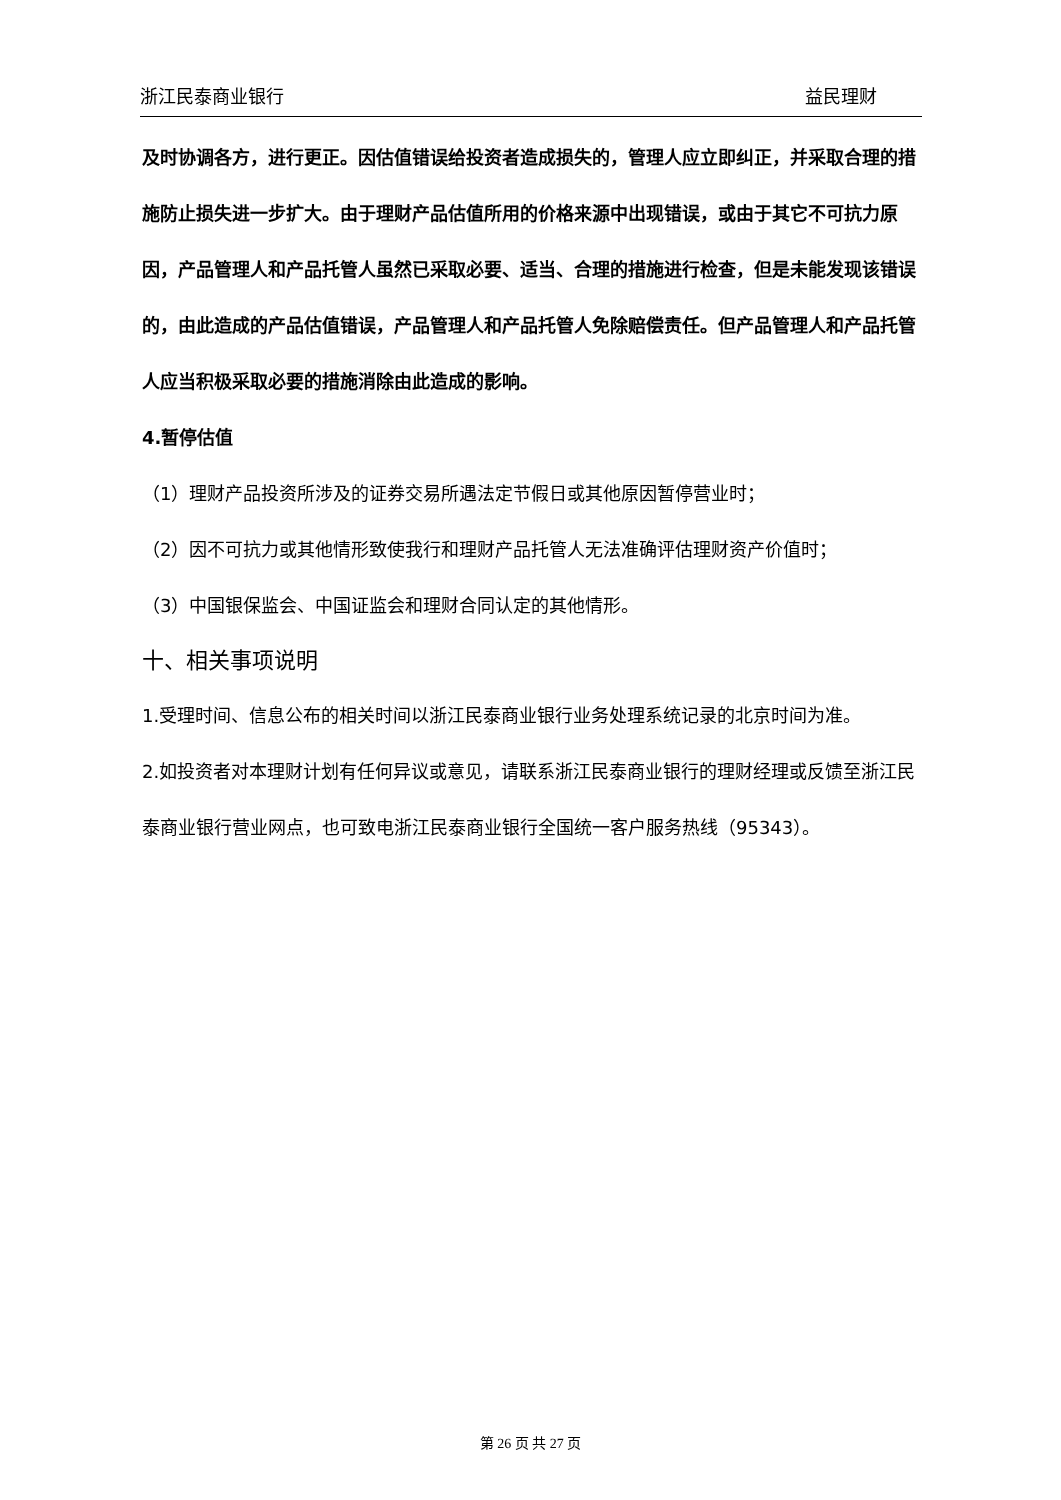浙江民泰商业银行 益民理财
及时协调各方，进行更正。因估值错误给投资者造成损失的，管理人应立即纠正，并采取合理的措施防止损失进一步扩大。由于理财产品估值所用的价格来源中出现错误，或由于其它不可抗力原因，产品管理人和产品托管人虽然已采取必要、适当、合理的措施进行检查，但是未能发现该错误的，由此造成的产品估值错误，产品管理人和产品托管人免除赔偿责任。但产品管理人和产品托管人应当积极采取必要的措施消除由此造成的影响。
4.暂停估值
（1）理财产品投资所涉及的证券交易所遇法定节假日或其他原因暂停营业时；
（2）因不可抗力或其他情形致使我行和理财产品托管人无法准确评估理财资产价值时；
（3）中国银保监会、中国证监会和理财合同认定的其他情形。
十、相关事项说明
1.受理时间、信息公布的相关时间以浙江民泰商业银行业务处理系统记录的北京时间为准。
2.如投资者对本理财计划有任何异议或意见，请联系浙江民泰商业银行的理财经理或反馈至浙江民泰商业银行营业网点，也可致电浙江民泰商业银行全国统一客户服务热线（95343）。
第 26 页 共 27 页